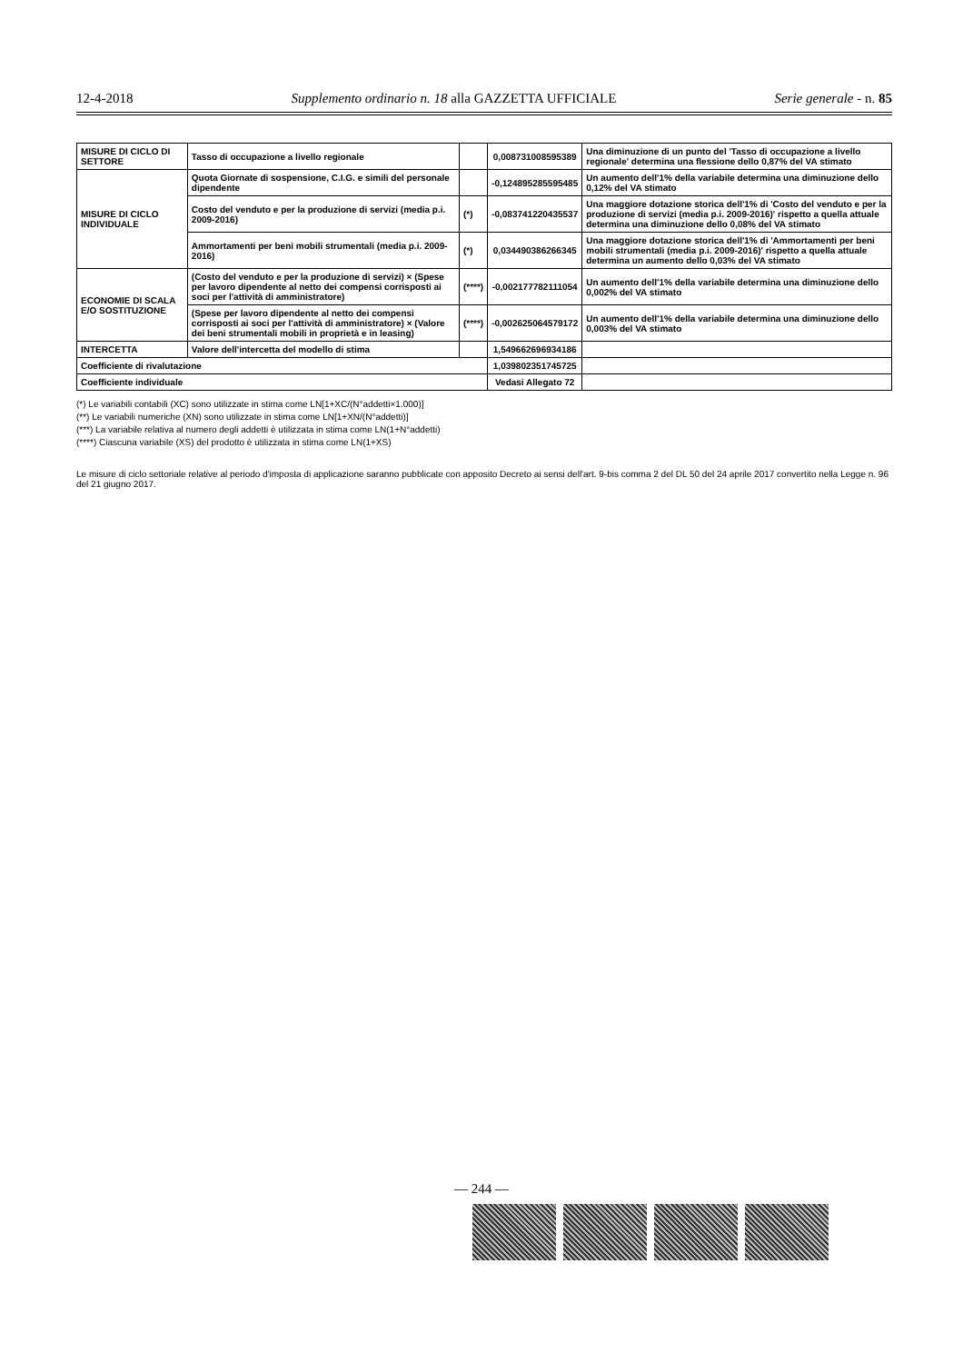12-4-2018 Supplemento ordinario n. 18 alla GAZZETTA UFFICIALE Serie generale - n. 85
| MISURE DI CICLO DI SETTORE | Tasso di occupazione a livello regionale | | 0,00873100859538​9 | Una diminuzione di un punto del 'Tasso di occupazione a livello regionale' determina una flessione dello 0,87% del VA stimato |
| MISURE DI CICLO INDIVIDUALE | Quota Giornate di sospensione, C.I.G. e simili del personale dipendente | | -0,124895285595485 | Un aumento dell'1% della variabile determina una diminuzione dello 0,12% del VA stimato |
| | Costo del venduto e per la produzione di servizi (media p.i. 2009-2016) | (*) | -0,083741220435537 | Una maggiore dotazione storica dell'1% di 'Costo del venduto e per la produzione di servizi (media p.i. 2009-2016)' rispetto a quella attuale determina una diminuzione dello 0,08% del VA stimato |
| | Ammortamenti per beni mobili strumentali (media p.i. 2009-2016) | (*) | 0,034490386266345 | Una maggiore dotazione storica dell'1% di 'Ammortamenti per beni mobili strumentali (media p.i. 2009-2016)' rispetto a quella attuale determina un aumento dello 0,03% del VA stimato |
| ECONOMIE DI SCALA E/O SOSTITUZIONE | (Costo del venduto e per la produzione di servizi) × (Spese per lavoro dipendente al netto dei compensi corrisposti ai soci per l'attività di amministratore) | (****) | -0,002177782111054 | Un aumento dell'1% della variabile determina una diminuzione dello 0,002% del VA stimato |
| | (Spese per lavoro dipendente al netto dei compensi corrisposti ai soci per l'attività di amministratore) × (Valore dei beni strumentali mobili in proprietà e in leasing) | (****) | -0,002625064579172 | Un aumento dell'1% della variabile determina una diminuzione dello 0,003% del VA stimato |
| INTERCETTA | Valore dell'intercetta del modello di stima | | 1,549662696934186 | |
| Coefficiente di rivalutazione | | | 1,039802351745725 | |
| Coefficiente individuale | | | Vedasi Allegato 72 | |
(*) Le variabili contabili (XC) sono utilizzate in stima come LN[1+XC/(N°addetti×1.000)]
(**) Le variabili numeriche (XN) sono utilizzate in stima come LN[1+XN/(N°addetti)]
(***) La variabile relativa al numero degli addetti è utilizzata in stima come LN(1+N°addetti)
(****) Ciascuna variabile (XS) del prodotto è utilizzata in stima come LN(1+XS)
Le misure di ciclo settoriale relative al periodo d'imposta di applicazione saranno pubblicate con apposito Decreto ai sensi dell'art. 9-bis comma 2 del DL 50 del 24 aprile 2017 convertito nella Legge n. 96 del 21 giugno 2017.
— 244 —